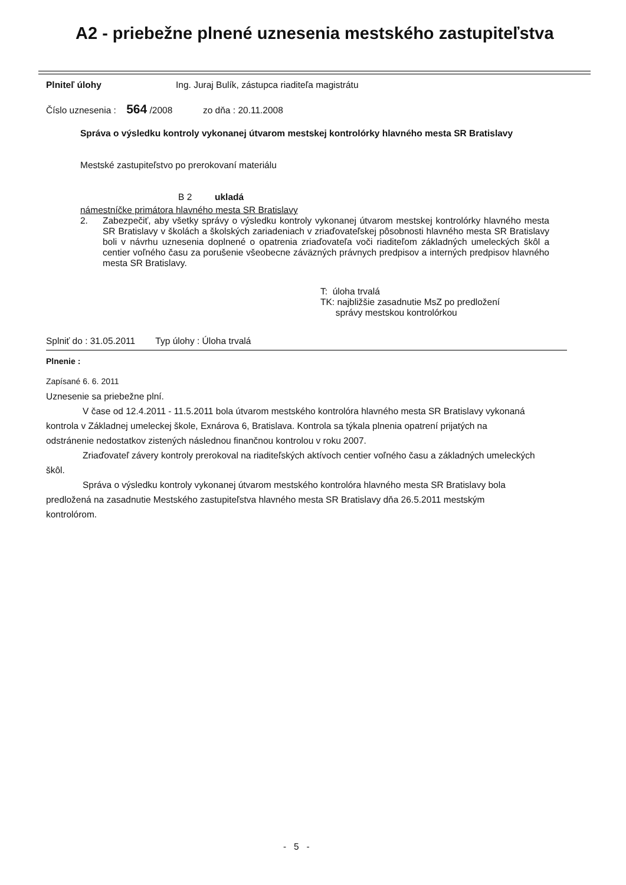A2 - priebežne plnené uznesenia mestského zastupiteľstva
Plniteľ úlohy Ing. Juraj Bulík, zástupca riaditeľa magistrátu
Číslo uznesenia : 564 /2008 zo dňa : 20.11.2008
Správa o výsledku kontroly vykonanej útvarom mestskej kontrolórky hlavného mesta SR Bratislavy
Mestské zastupiteľstvo po prerokovaní materiálu
B 2 ukladá
námestníčke primátora hlavného mesta SR Bratislavy
2. Zabezpečiť, aby všetky správy o výsledku kontroly vykonanej útvarom mestskej kontrolórky hlavného mesta SR Bratislavy v školách a školských zariadeniach v zriaďovateľskej pôsobnosti hlavného mesta SR Bratislavy boli v návrhu uznesenia doplnené o opatrenia zriaďovateľa voči riaditeľom základných umeleckých škôl a centier voľného času za porušenie všeobecne záväzných právnych predpisov a interných predpisov hlavného mesta SR Bratislavy.
T: úloha trvalá
TK: najbližšie zasadnutie MsZ po predložení
správy mestskou kontrolórkou
Splniť do : 31.05.2011 Typ úlohy : Úloha trvalá
Plnenie :
Zapísané 6. 6. 2011
Uznesenie sa priebežne plní.
V čase od 12.4.2011 - 11.5.2011 bola útvarom mestského kontrolóra hlavného mesta SR Bratislavy vykonaná kontrola v Základnej umeleckej škole, Exnárova 6, Bratislava. Kontrola sa týkala plnenia opatrení prijatých na odstránenie nedostatkov zistených následnou finančnou kontrolou v roku 2007.
Zriaďovateľ závery kontroly prerokoval na riaditeľských aktívoch centier voľného času a základných umeleckých škôl.
Správa o výsledku kontroly vykonanej útvarom mestského kontrolóra hlavného mesta SR Bratislavy bola predložená na zasadnutie Mestského zastupiteľstva hlavného mesta SR Bratislavy dňa 26.5.2011 mestským kontrolórom.
- 5 -